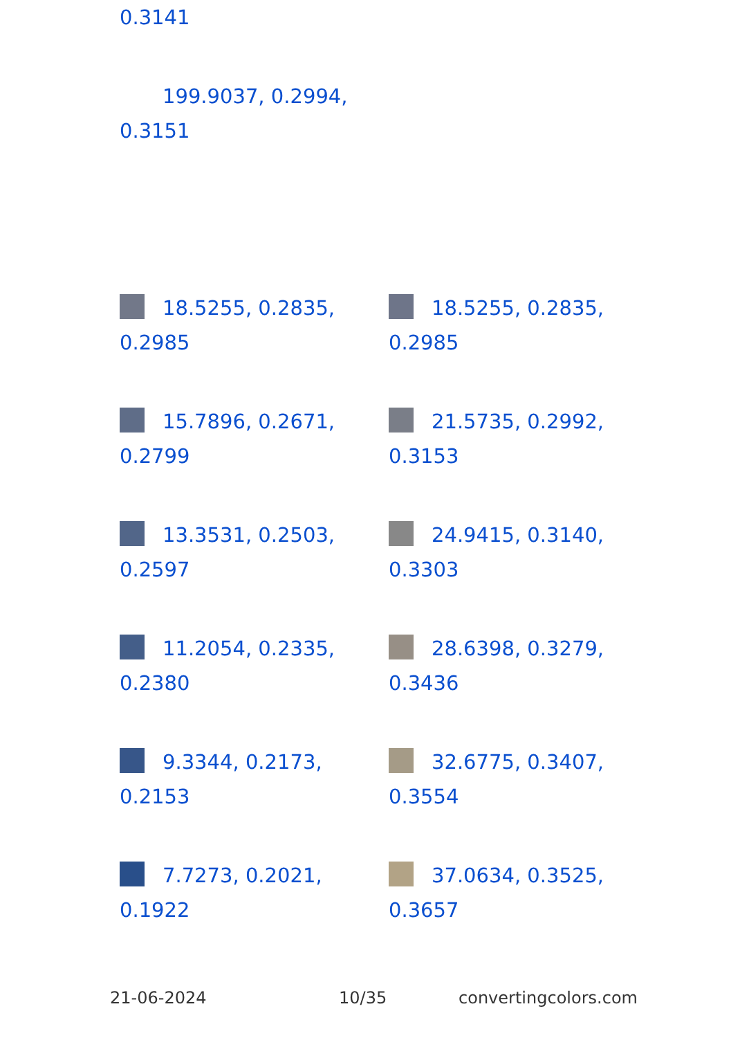0.3141
199.9037, 0.2994, 0.3151
18.5255, 0.2835, 0.2985
18.5255, 0.2835, 0.2985
15.7896, 0.2671, 0.2799
21.5735, 0.2992, 0.3153
13.3531, 0.2503, 0.2597
24.9415, 0.3140, 0.3303
11.2054, 0.2335, 0.2380
28.6398, 0.3279, 0.3436
9.3344, 0.2173, 0.2153
32.6775, 0.3407, 0.3554
7.7273, 0.2021, 0.1922
37.0634, 0.3525, 0.3657
21-06-2024 10/35 convertingcolors.com